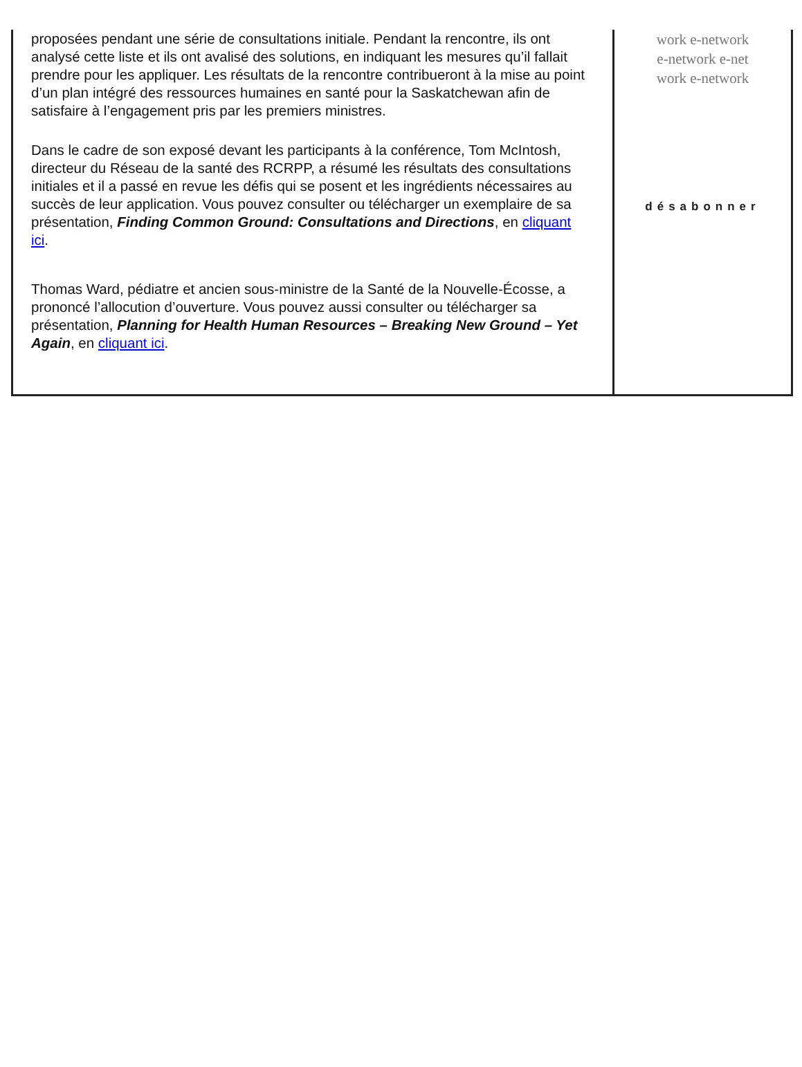proposées pendant une série de consultations initiale. Pendant la rencontre, ils ont analysé cette liste et ils ont avalisé des solutions, en indiquant les mesures qu’il fallait prendre pour les appliquer. Les résultats de la rencontre contribueront à la mise au point d’un plan intégré des ressources humaines en santé pour la Saskatchewan afin de satisfaire à l’engagement pris par les premiers ministres.
Dans le cadre de son exposé devant les participants à la conférence, Tom McIntosh, directeur du Réseau de la santé des RCRPP, a résumé les résultats des consultations initiales et il a passé en revue les défis qui se posent et les ingrédients nécessaires au succès de leur application. Vous pouvez consulter ou télécharger un exemplaire de sa présentation, Finding Common Ground: Consultations and Directions, en cliquant ici.
Thomas Ward, pédiatre et ancien sous-ministre de la Santé de la Nouvelle-Écosse, a prononcé l’allocution d’ouverture. Vous pouvez aussi consulter ou télécharger sa présentation, Planning for Health Human Resources – Breaking New Ground – Yet Again, en cliquant ici.
work e-network
e-network e-net
work e-network
désabonner